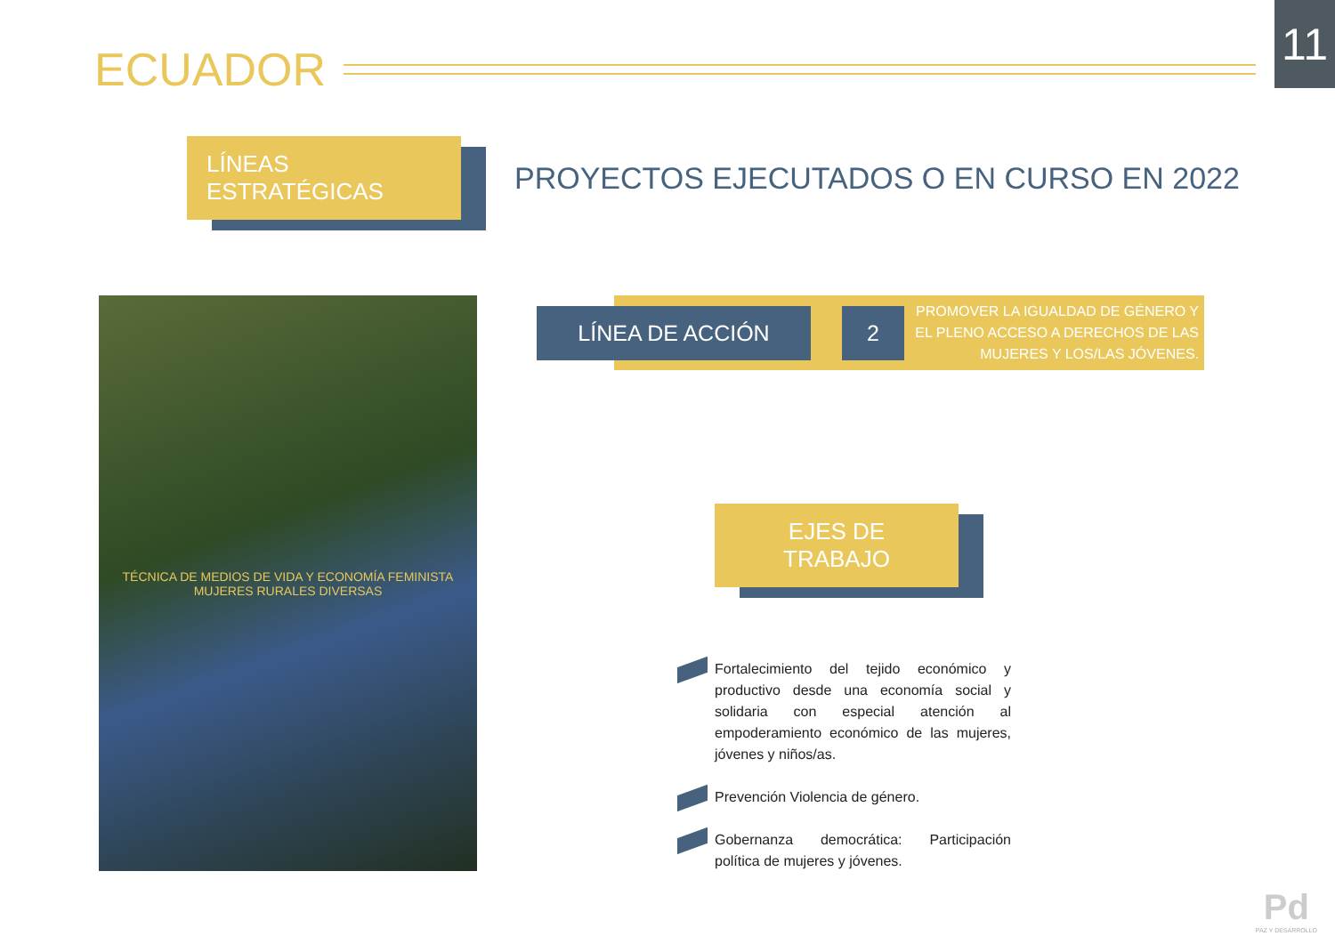11
ECUADOR
LÍNEAS ESTRATÉGICAS
PROYECTOS EJECUTADOS O EN CURSO EN 2022
TÉCNICA DE MEDIOS DE VIDA Y ECONOMÍA FEMINISTA
MUJERES RURALES DIVERSAS
LÍNEA DE ACCIÓN 2
PROMOVER LA IGUALDAD DE GÉNERO Y EL PLENO ACCESO A DERECHOS DE LAS MUJERES Y LOS/LAS JÓVENES.
EJES DE TRABAJO
Fortalecimiento del tejido económico y productivo desde una economía social y solidaria con especial atención al empoderamiento económico de las mujeres, jóvenes y niños/as.
Prevención Violencia de género.
Gobernanza democrática: Participación política de mujeres y jóvenes.
Pd
PAZ Y DESARROLLO